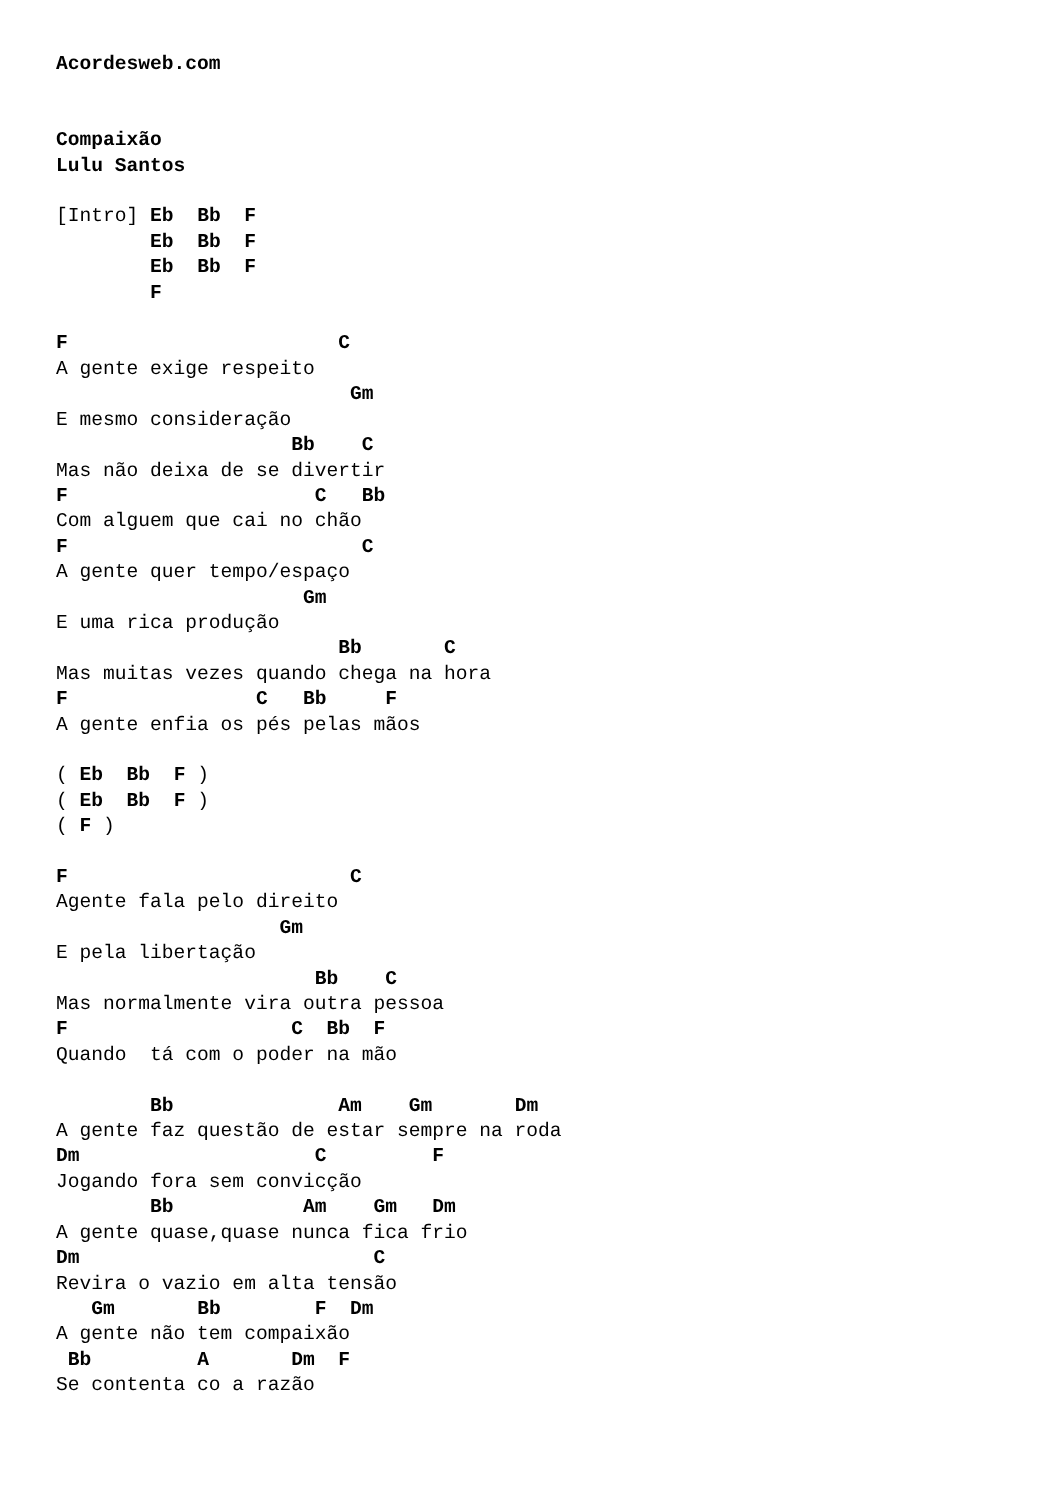Acordesweb.com


Compaixão
Lulu Santos

[Intro] Eb  Bb  F
        Eb  Bb  F
        Eb  Bb  F
        F

F                       C
A gente exige respeito
                         Gm
E mesmo consideração
                    Bb    C
Mas não deixa de se divertir
F                     C   Bb
Com alguem que cai no chão
F                         C
A gente quer tempo/espaço
                     Gm
E uma rica produção
                        Bb       C
Mas muitas vezes quando chega na hora
F                C   Bb     F
A gente enfia os pés pelas mãos

( Eb  Bb  F )
( Eb  Bb  F )
( F )

F                        C
Agente fala pelo direito
                   Gm
E pela libertação
                      Bb    C
Mas normalmente vira outra pessoa
F                   C  Bb  F
Quando  tá com o poder na mão

        Bb              Am    Gm       Dm
A gente faz questão de estar sempre na roda
Dm                    C         F
Jogando fora sem convicção
        Bb           Am    Gm   Dm
A gente quase,quase nunca fica frio
Dm                         C
Revira o vazio em alta tensão
   Gm       Bb        F  Dm
A gente não tem compaixão
 Bb         A       Dm  F
Se contenta co a razão